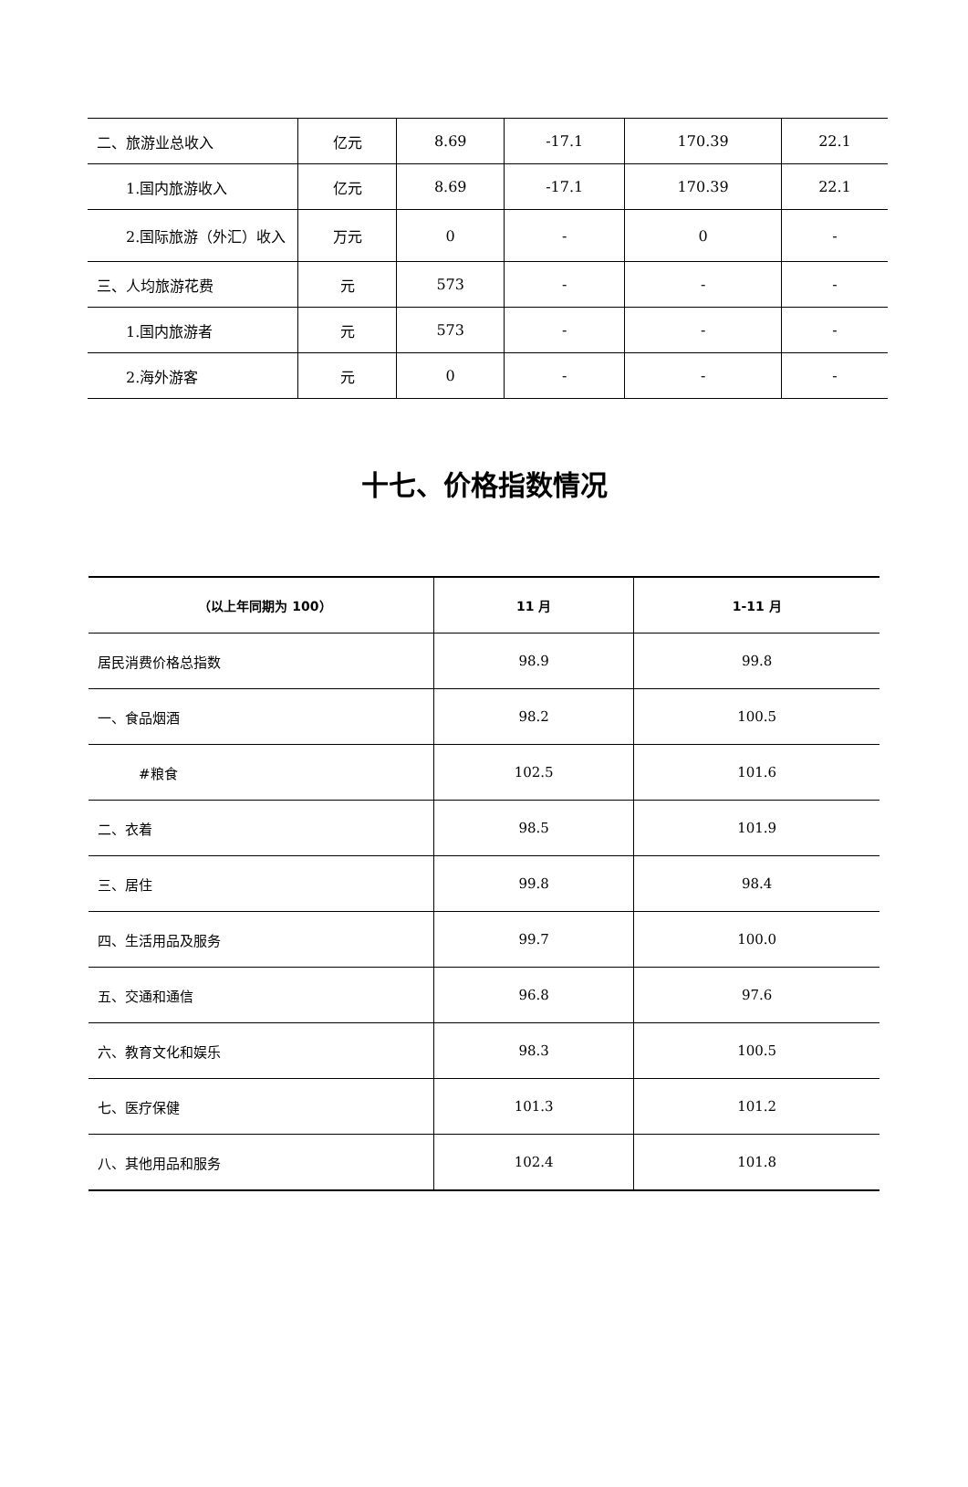| 二、旅游业总收入 | 亿元 | 8.69 | -17.1 | 170.39 | 22.1 |
| 1.国内旅游收入 | 亿元 | 8.69 | -17.1 | 170.39 | 22.1 |
| 2.国际旅游（外汇）收入 | 万元 | 0 | - | 0 | - |
| 三、人均旅游花费 | 元 | 573 | - | - | - |
| 1.国内旅游者 | 元 | 573 | - | - | - |
| 2.海外游客 | 元 | 0 | - | - | - |
十七、价格指数情况
| （以上年同期为 100） | 11 月 | 1-11 月 |
| --- | --- | --- |
| 居民消费价格总指数 | 98.9 | 99.8 |
| 一、食品烟酒 | 98.2 | 100.5 |
| #粮食 | 102.5 | 101.6 |
| 二、衣着 | 98.5 | 101.9 |
| 三、居住 | 99.8 | 98.4 |
| 四、生活用品及服务 | 99.7 | 100.0 |
| 五、交通和通信 | 96.8 | 97.6 |
| 六、教育文化和娱乐 | 98.3 | 100.5 |
| 七、医疗保健 | 101.3 | 101.2 |
| 八、其他用品和服务 | 102.4 | 101.8 |